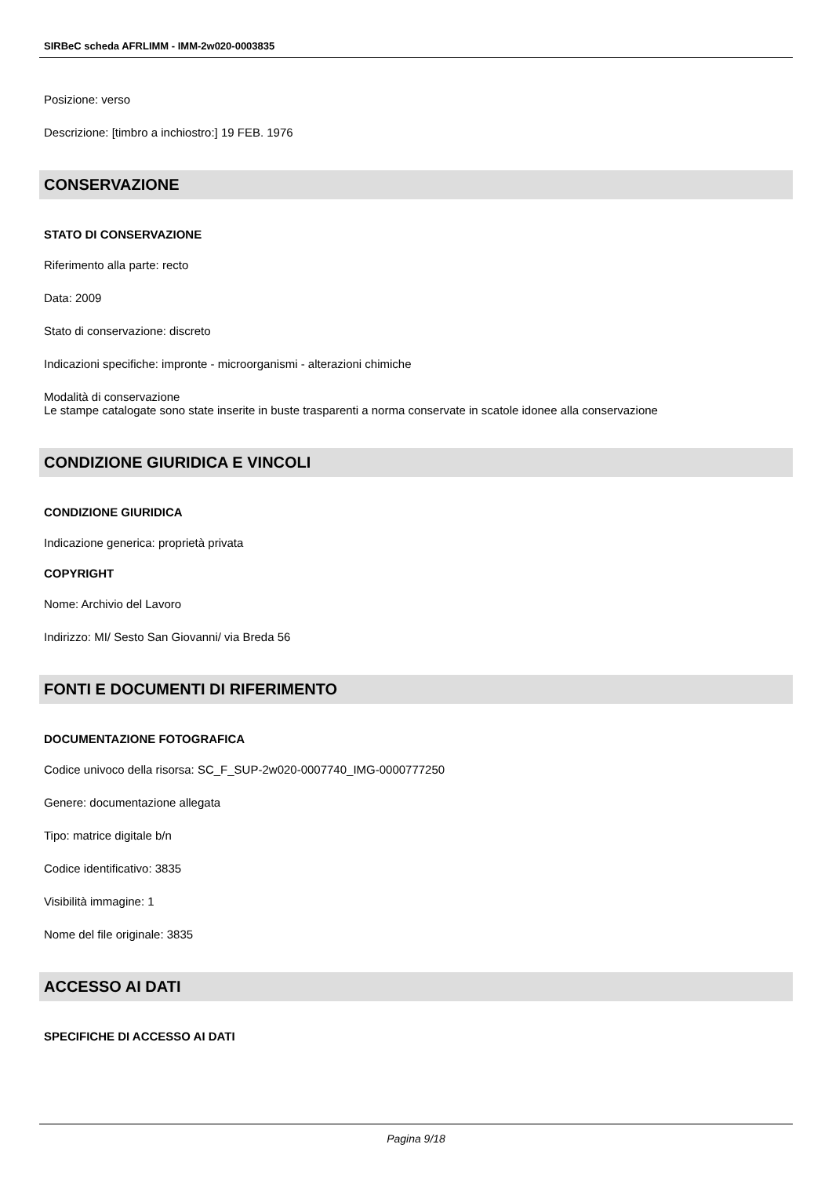SIRBeC scheda AFRLIMM - IMM-2w020-0003835
Posizione: verso
Descrizione: [timbro a inchiostro:] 19 FEB. 1976
CONSERVAZIONE
STATO DI CONSERVAZIONE
Riferimento alla parte: recto
Data: 2009
Stato di conservazione: discreto
Indicazioni specifiche: impronte - microorganismi - alterazioni chimiche
Modalità di conservazione
Le stampe catalogate sono state inserite in buste trasparenti a norma conservate in scatole idonee alla conservazione
CONDIZIONE GIURIDICA E VINCOLI
CONDIZIONE GIURIDICA
Indicazione generica: proprietà privata
COPYRIGHT
Nome: Archivio del Lavoro
Indirizzo: MI/ Sesto San Giovanni/ via Breda 56
FONTI E DOCUMENTI DI RIFERIMENTO
DOCUMENTAZIONE FOTOGRAFICA
Codice univoco della risorsa: SC_F_SUP-2w020-0007740_IMG-0000777250
Genere: documentazione allegata
Tipo: matrice digitale b/n
Codice identificativo: 3835
Visibilità immagine: 1
Nome del file originale: 3835
ACCESSO AI DATI
SPECIFICHE DI ACCESSO AI DATI
Pagina 9/18